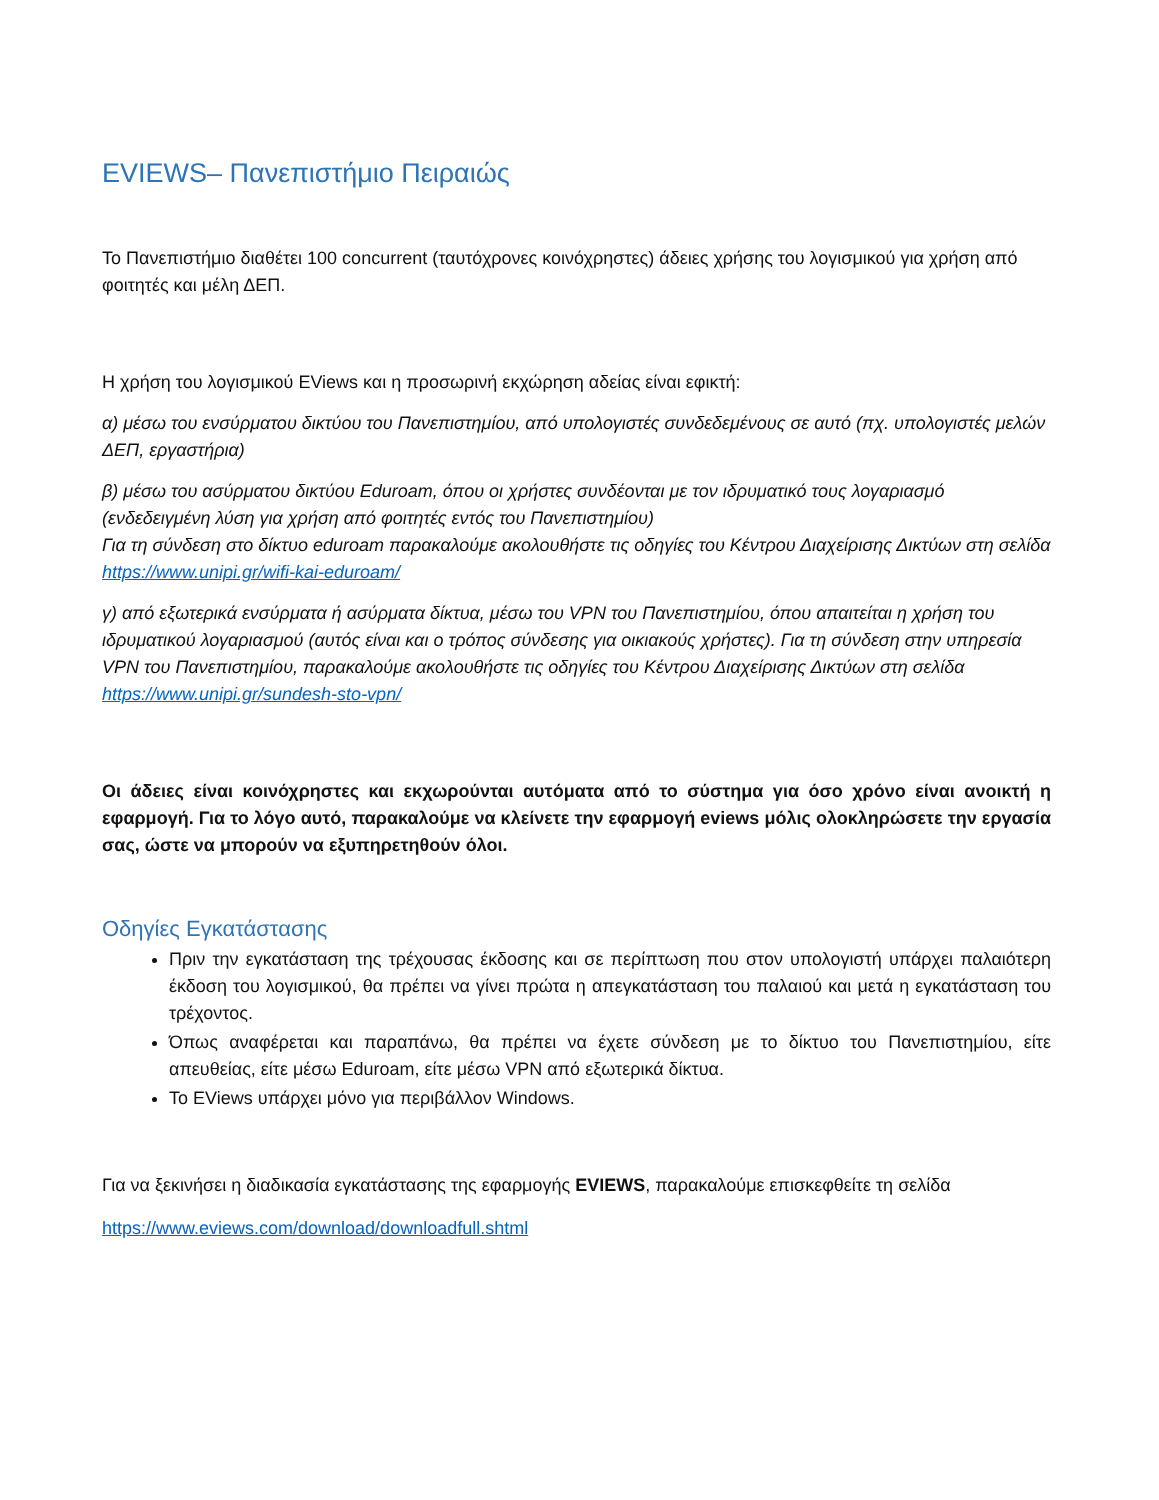EVIEWS– Πανεπιστήμιο Πειραιώς
Το Πανεπιστήμιο διαθέτει 100 concurrent (ταυτόχρονες κοινόχρηστες) άδειες χρήσης του λογισμικού για χρήση από φοιτητές και μέλη ΔΕΠ.
Η χρήση του λογισμικού EViews και η προσωρινή εκχώρηση αδείας είναι εφικτή:
α) μέσω του ενσύρματου δικτύου του Πανεπιστημίου, από υπολογιστές συνδεδεμένους σε αυτό (πχ. υπολογιστές μελών ΔΕΠ, εργαστήρια)
β) μέσω του ασύρματου δικτύου Eduroam, όπου οι χρήστες συνδέονται με τον ιδρυματικό τους λογαριασμό (ενδεδειγμένη λύση για χρήση από φοιτητές εντός του Πανεπιστημίου)
Για τη σύνδεση στο δίκτυο eduroam παρακαλούμε ακολουθήστε τις οδηγίες του Κέντρου Διαχείρισης Δικτύων στη σελίδα https://www.unipi.gr/wifi-kai-eduroam/
γ) από εξωτερικά ενσύρματα ή ασύρματα δίκτυα, μέσω του VPN του Πανεπιστημίου, όπου απαιτείται η χρήση του ιδρυματικού λογαριασμού (αυτός είναι και ο τρόπος σύνδεσης για οικιακούς χρήστες). Για τη σύνδεση στην υπηρεσία VPN του Πανεπιστημίου, παρακαλούμε ακολουθήστε τις οδηγίες του Κέντρου Διαχείρισης Δικτύων στη σελίδα https://www.unipi.gr/sundesh-sto-vpn/
Οι άδειες είναι κοινόχρηστες και εκχωρούνται αυτόματα από το σύστημα για όσο χρόνο είναι ανοικτή η εφαρμογή. Για το λόγο αυτό, παρακαλούμε να κλείνετε την εφαρμογή eviews μόλις ολοκληρώσετε την εργασία σας, ώστε να μπορούν να εξυπηρετηθούν όλοι.
Οδηγίες Εγκατάστασης
Πριν την εγκατάσταση της τρέχουσας έκδοσης και σε περίπτωση που στον υπολογιστή υπάρχει παλαιότερη έκδοση του λογισμικού, θα πρέπει να γίνει πρώτα η απεγκατάσταση του παλαιού και μετά η εγκατάσταση του τρέχοντος.
Όπως αναφέρεται και παραπάνω, θα πρέπει να έχετε σύνδεση με το δίκτυο του Πανεπιστημίου, είτε απευθείας, είτε μέσω Eduroam, είτε μέσω VPN από εξωτερικά δίκτυα.
Το EViews υπάρχει μόνο για περιβάλλον Windows.
Για να ξεκινήσει η διαδικασία εγκατάστασης της εφαρμογής EVIEWS, παρακαλούμε επισκεφθείτε τη σελίδα
https://www.eviews.com/download/downloadfull.shtml